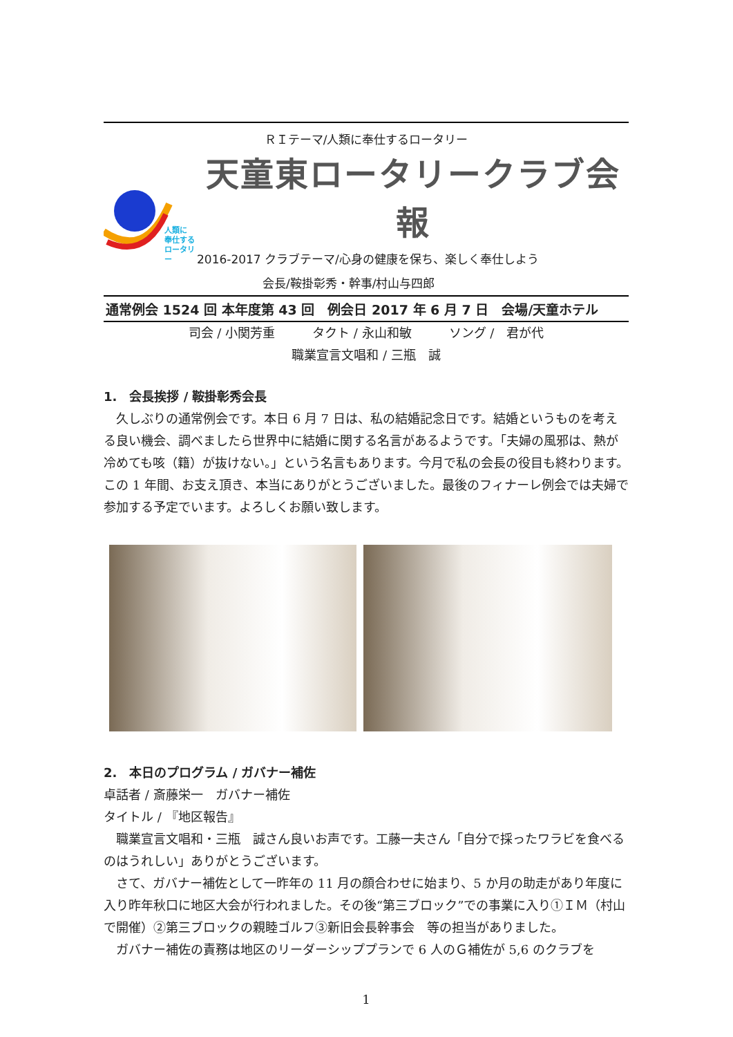ＲＩテーマ/人類に奉仕するロータリー
人類に
奉仕する
ロータリー
天童東ロータリークラブ会報
2016-2017 クラブテーマ/心身の健康を保ち、楽しく奉仕しよう
会長/鞍掛彰秀・幹事/村山与四郎
通常例会 1524 回 本年度第 43 回　例会日 2017 年 6 月 7 日　会場/天童ホテル
司会 / 小関芳重　　　タクト / 永山和敏　　　ソング /　君が代
職業宣言文唱和 / 三瓶　誠
1.　会長挨拶 / 鞍掛彰秀会長
　久しぶりの通常例会です。本日 6 月 7 日は、私の結婚記念日です。結婚というものを考える良い機会、調べましたら世界中に結婚に関する名言があるようです。「夫婦の風邪は、熱が冷めても咳（籍）が抜けない。」という名言もあります。今月で私の会長の役目も終わります。この 1 年間、お支え頂き、本当にありがとうございました。最後のフィナーレ例会では夫婦で参加する予定でいます。よろしくお願い致します。
2.　本日のプログラム / ガバナー補佐
卓話者 / 斎藤栄一　ガバナー補佐
タイトル / 『地区報告』
　職業宣言文唱和・三瓶　誠さん良いお声です。工藤一夫さん「自分で採ったワラビを食べるのはうれしい」ありがとうございます。
　さて、ガバナー補佐として一昨年の 11 月の顔合わせに始まり、5 か月の助走があり年度に入り昨年秋口に地区大会が行われました。その後“第三ブロック”での事業に入り①ＩＭ（村山で開催）②第三ブロックの親睦ゴルフ③新旧会長幹事会　等の担当がありました。
　ガバナー補佐の責務は地区のリーダーシッププランで 6 人のＧ補佐が 5,6 のクラブを
1